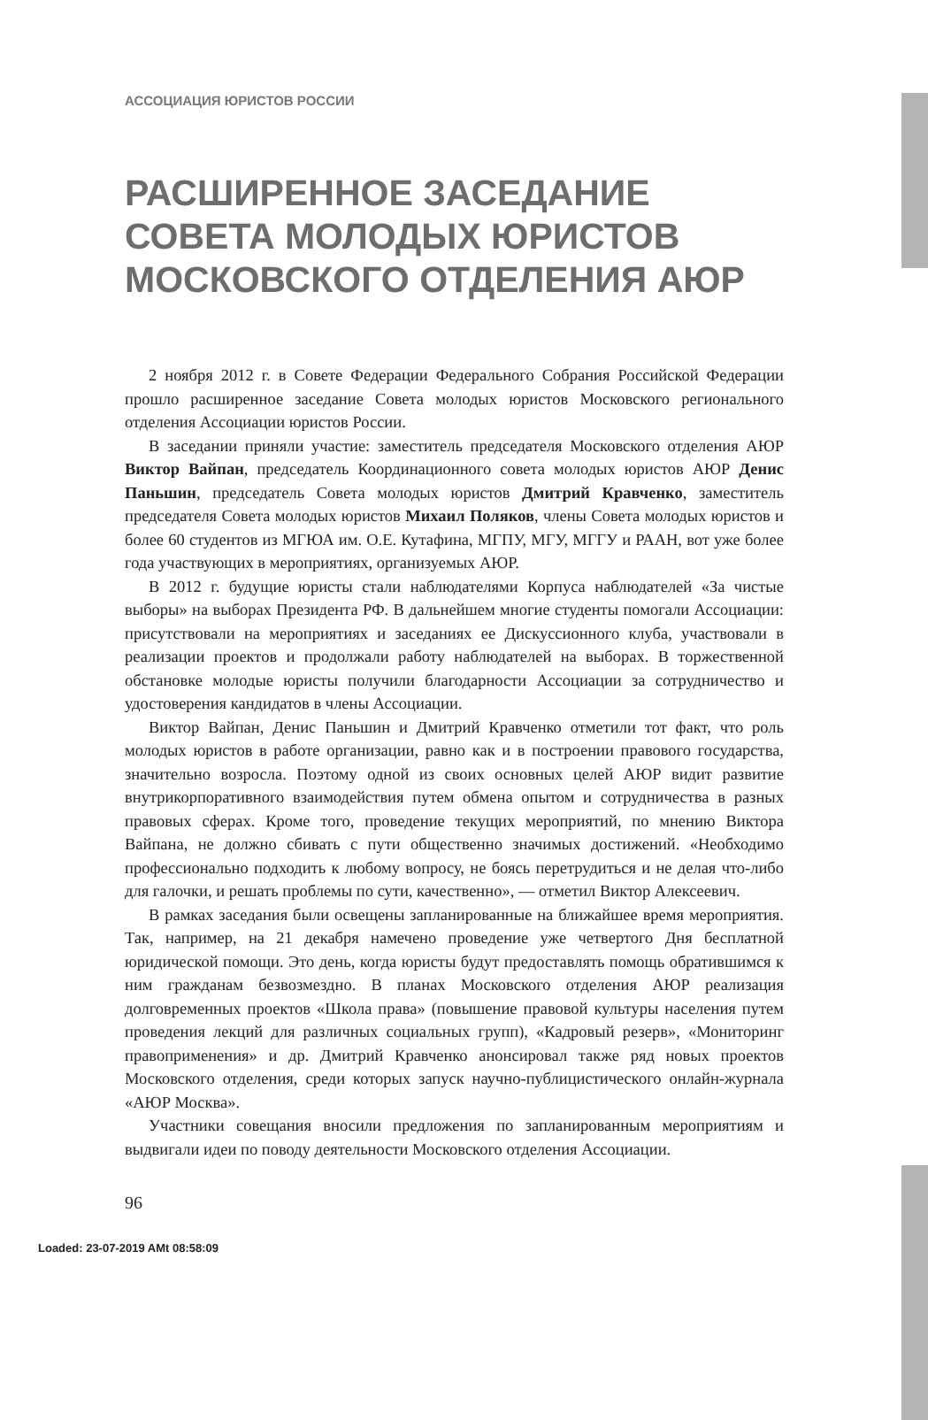АССОЦИАЦИЯ ЮРИСТОВ РОССИИ
РАСШИРЕННОЕ ЗАСЕДАНИЕ СОВЕТА МОЛОДЫХ ЮРИСТОВ МОСКОВСКОГО ОТДЕЛЕНИЯ АЮР
2 ноября 2012 г. в Совете Федерации Федерального Собрания Российской Федерации прошло расширенное заседание Совета молодых юристов Московского регионального отделения Ассоциации юристов России.
В заседании приняли участие: заместитель председателя Московского отделения АЮР Виктор Вайпан, председатель Координационного совета молодых юристов АЮР Денис Паньшин, председатель Совета молодых юристов Дмитрий Кравченко, заместитель председателя Совета молодых юристов Михаил Поляков, члены Совета молодых юристов и более 60 студентов из МГЮА им. О.Е. Кутафина, МГПУ, МГУ, МГГУ и РААН, вот уже более года участвующих в мероприятиях, организуемых АЮР.
В 2012 г. будущие юристы стали наблюдателями Корпуса наблюдателей «За чистые выборы» на выборах Президента РФ. В дальнейшем многие студенты помогали Ассоциации: присутствовали на мероприятиях и заседаниях ее Дискуссионного клуба, участвовали в реализации проектов и продолжали работу наблюдателей на выборах. В торжественной обстановке молодые юристы получили благодарности Ассоциации за сотрудничество и удостоверения кандидатов в члены Ассоциации.
Виктор Вайпан, Денис Паньшин и Дмитрий Кравченко отметили тот факт, что роль молодых юристов в работе организации, равно как и в построении правового государства, значительно возросла. Поэтому одной из своих основных целей АЮР видит развитие внутрикорпоративного взаимодействия путем обмена опытом и сотрудничества в разных правовых сферах. Кроме того, проведение текущих мероприятий, по мнению Виктора Вайпана, не должно сбивать с пути общественно значимых достижений. «Необходимо профессионально подходить к любому вопросу, не боясь перетрудиться и не делая что-либо для галочки, и решать проблемы по сути, качественно», — отметил Виктор Алексеевич.
В рамках заседания были освещены запланированные на ближайшее время мероприятия. Так, например, на 21 декабря намечено проведение уже четвертого Дня бесплатной юридической помощи. Это день, когда юристы будут предоставлять помощь обратившимся к ним гражданам безвозмездно. В планах Московского отделения АЮР реализация долговременных проектов «Школа права» (повышение правовой культуры населения путем проведения лекций для различных социальных групп), «Кадровый резерв», «Мониторинг правоприменения» и др. Дмитрий Кравченко анонсировал также ряд новых проектов Московского отделения, среди которых запуск научно-публицистического онлайн-журнала «АЮР Москва».
Участники совещания вносили предложения по запланированным мероприятиям и выдвигали идеи по поводу деятельности Московского отделения Ассоциации.
96
Loaded: 23-07-2019 AMt 08:58:09